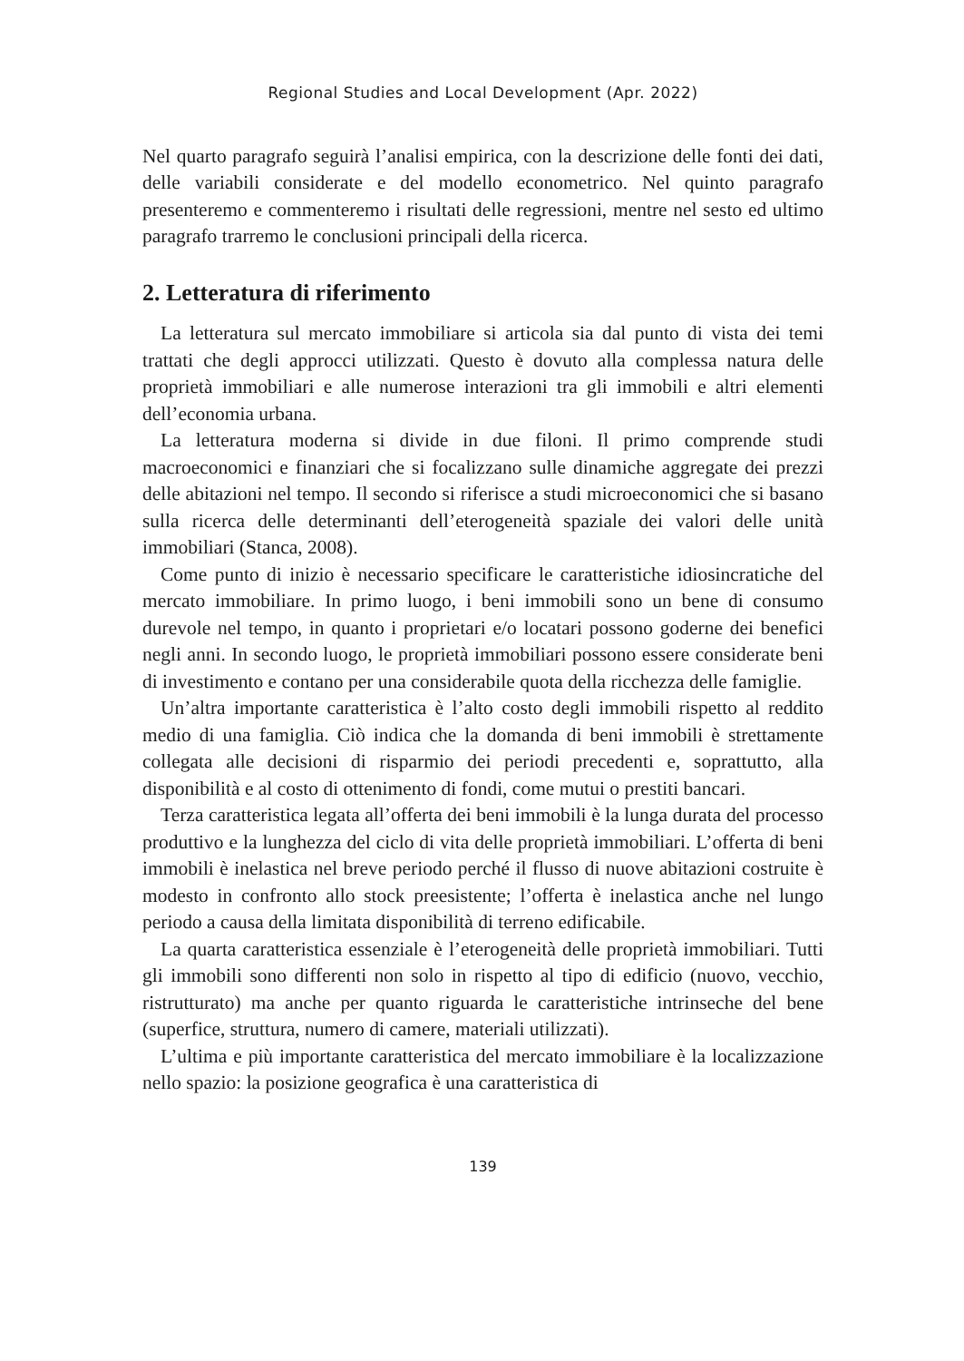Regional Studies and Local Development (Apr. 2022)
Nel quarto paragrafo seguirà l’analisi empirica, con la descrizione delle fonti dei dati, delle variabili considerate e del modello econometrico. Nel quinto paragrafo presenteremo e commenteremo i risultati delle regressioni, mentre nel sesto ed ultimo paragrafo trarremo le conclusioni principali della ricerca.
2. Letteratura di riferimento
La letteratura sul mercato immobiliare si articola sia dal punto di vista dei temi trattati che degli approcci utilizzati. Questo è dovuto alla complessa natura delle proprietà immobiliari e alle numerose interazioni tra gli immobili e altri elementi dell’economia urbana.
La letteratura moderna si divide in due filoni. Il primo comprende studi macroeconomici e finanziari che si focalizzano sulle dinamiche aggregate dei prezzi delle abitazioni nel tempo. Il secondo si riferisce a studi microeconomici che si basano sulla ricerca delle determinanti dell’eterogeneità spaziale dei valori delle unità immobiliari (Stanca, 2008).
Come punto di inizio è necessario specificare le caratteristiche idiosincratiche del mercato immobiliare. In primo luogo, i beni immobili sono un bene di consumo durevole nel tempo, in quanto i proprietari e/o locatari possono goderne dei benefici negli anni. In secondo luogo, le proprietà immobiliari possono essere considerate beni di investimento e contano per una considerabile quota della ricchezza delle famiglie.
Un’altra importante caratteristica è l’alto costo degli immobili rispetto al reddito medio di una famiglia. Ciò indica che la domanda di beni immobili è strettamente collegata alle decisioni di risparmio dei periodi precedenti e, soprattutto, alla disponibilità e al costo di ottenimento di fondi, come mutui o prestiti bancari.
Terza caratteristica legata all’offerta dei beni immobili è la lunga durata del processo produttivo e la lunghezza del ciclo di vita delle proprietà immobiliari. L’offerta di beni immobili è inelastica nel breve periodo perché il flusso di nuove abitazioni costruite è modesto in confronto allo stock preesistente; l’offerta è inelastica anche nel lungo periodo a causa della limitata disponibilità di terreno edificabile.
La quarta caratteristica essenziale è l’eterogeneità delle proprietà immobiliari. Tutti gli immobili sono differenti non solo in rispetto al tipo di edificio (nuovo, vecchio, ristrutturato) ma anche per quanto riguarda le caratteristiche intrinseche del bene (superfice, struttura, numero di camere, materiali utilizzati).
L’ultima e più importante caratteristica del mercato immobiliare è la localizzazione nello spazio: la posizione geografica è una caratteristica di
139